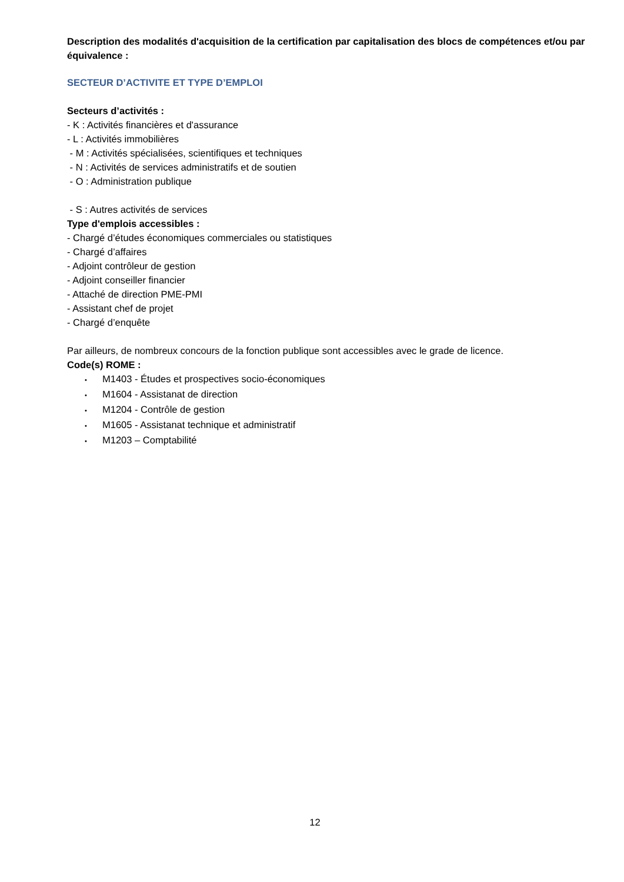Description des modalités d'acquisition de la certification par capitalisation des blocs de compétences et/ou par équivalence :
SECTEUR D’ACTIVITE ET TYPE D’EMPLOI
Secteurs d’activités :
- K : Activités financières et d'assurance
- L : Activités immobilières
- M : Activités spécialisées, scientifiques et techniques
- N : Activités de services administratifs et de soutien
- O : Administration publique
- S : Autres activités de services
Type d'emplois accessibles :
- Chargé d’études économiques commerciales ou statistiques
- Chargé d’affaires
- Adjoint contrôleur de gestion
- Adjoint conseiller financier
- Attaché de direction PME-PMI
- Assistant chef de projet
- Chargé d’enquête
Par ailleurs, de nombreux concours de la fonction publique sont accessibles avec le grade de licence.
Code(s) ROME :
• M1403 - Études et prospectives socio-économiques
• M1604 - Assistanat de direction
• M1204 - Contrôle de gestion
• M1605 - Assistanat technique et administratif
• M1203 – Comptabilité
12